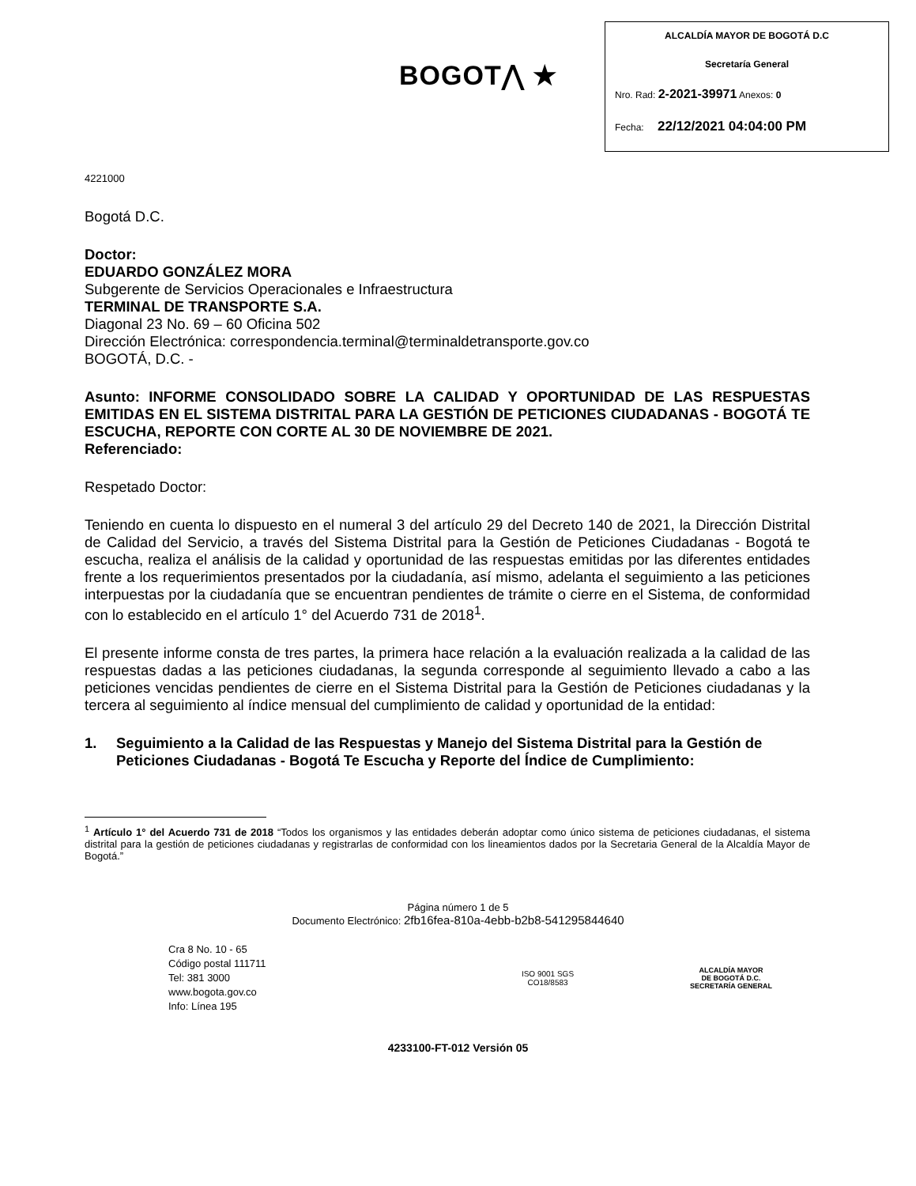BOGOT⋀ ★
ALCALDÍA MAYOR DE BOGOTÁ D.C
Secretaría General
Nro. Rad: 2-2021-39971 Anexos: 0
Fecha: 22/12/2021 04:04:00 PM
4221000
Bogotá D.C.
Doctor:
EDUARDO GONZÁLEZ MORA
Subgerente de Servicios Operacionales e Infraestructura
TERMINAL DE TRANSPORTE S.A.
Diagonal 23 No. 69 – 60 Oficina 502
Dirección Electrónica: correspondencia.terminal@terminaldetransporte.gov.co
BOGOTÁ, D.C. -
Asunto: INFORME CONSOLIDADO SOBRE LA CALIDAD Y OPORTUNIDAD DE LAS RESPUESTAS EMITIDAS EN EL SISTEMA DISTRITAL PARA LA GESTIÓN DE PETICIONES CIUDADANAS - BOGOTÁ TE ESCUCHA, REPORTE CON CORTE AL 30 DE NOVIEMBRE DE 2021.
Referenciado:
Respetado Doctor:
Teniendo en cuenta lo dispuesto en el numeral 3 del artículo 29 del Decreto 140 de 2021, la Dirección Distrital de Calidad del Servicio, a través del Sistema Distrital para la Gestión de Peticiones Ciudadanas - Bogotá te escucha, realiza el análisis de la calidad y oportunidad de las respuestas emitidas por las diferentes entidades frente a los requerimientos presentados por la ciudadanía, así mismo, adelanta el seguimiento a las peticiones interpuestas por la ciudadanía que se encuentran pendientes de trámite o cierre en el Sistema, de conformidad con lo establecido en el artículo 1° del Acuerdo 731 de 2018<sup>1</sup>.
El presente informe consta de tres partes, la primera hace relación a la evaluación realizada a la calidad de las respuestas dadas a las peticiones ciudadanas, la segunda corresponde al seguimiento llevado a cabo a las peticiones vencidas pendientes de cierre en el Sistema Distrital para la Gestión de Peticiones ciudadanas y la tercera al seguimiento al índice mensual del cumplimiento de calidad y oportunidad de la entidad:
1. Seguimiento a la Calidad de las Respuestas y Manejo del Sistema Distrital para la Gestión de Peticiones Ciudadanas - Bogotá Te Escucha y Reporte del Índice de Cumplimiento:
<sup>1</sup> Artículo 1° del Acuerdo 731 de 2018 “Todos los organismos y las entidades deberán adoptar como único sistema de peticiones ciudadanas, el sistema distrital para la gestión de peticiones ciudadanas y registrarlas de conformidad con los lineamientos dados por la Secretaria General de la Alcaldía Mayor de Bogotá.”
Página número 1 de 5
Documento Electrónico: 2fb16fea-810a-4ebb-b2b8-541295844640
Cra 8 No. 10 - 65
Código postal 111711
Tel: 381 3000
www.bogota.gov.co
Info: Línea 195
ISO 9001 SGS
CO18/8583
ALCALDÍA MAYOR
DE BOGOTÁ D.C.
SECRETARÍA GENERAL
4233100-FT-012 Versión 05